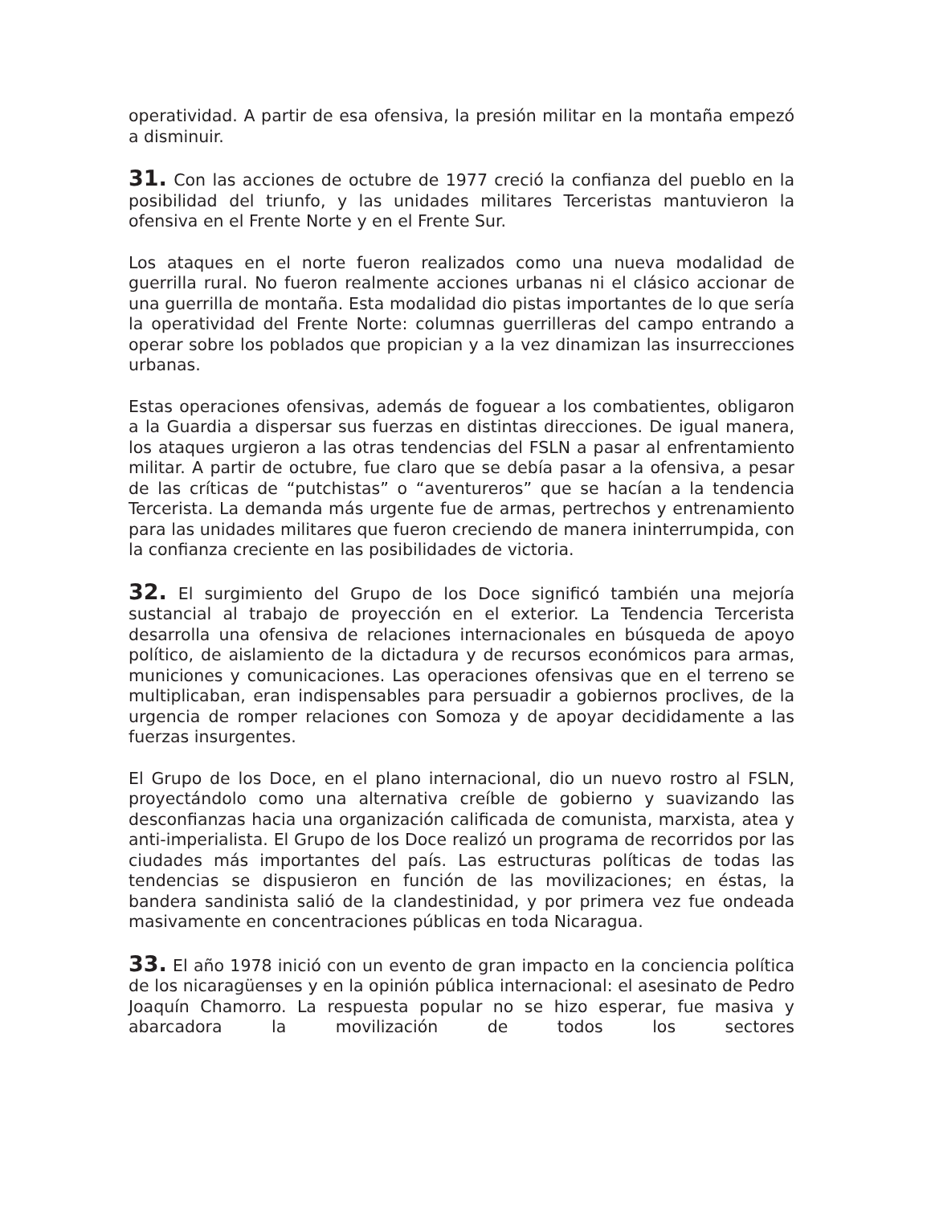operatividad. A partir de esa ofensiva, la presión militar en la montaña empezó a disminuir.
31. Con las acciones de octubre de 1977 creció la confianza del pueblo en la posibilidad del triunfo, y las unidades militares Terceristas mantuvieron la ofensiva en el Frente Norte y en el Frente Sur.
Los ataques en el norte fueron realizados como una nueva modalidad de guerrilla rural. No fueron realmente acciones urbanas ni el clásico accionar de una guerrilla de montaña. Esta modalidad dio pistas importantes de lo que sería la operatividad del Frente Norte: columnas guerrilleras del campo entrando a operar sobre los poblados que propician y a la vez dinamizan las insurrecciones urbanas.
Estas operaciones ofensivas, además de foguear a los combatientes, obligaron a la Guardia a dispersar sus fuerzas en distintas direcciones. De igual manera, los ataques urgieron a las otras tendencias del FSLN a pasar al enfrentamiento militar. A partir de octubre, fue claro que se debía pasar a la ofensiva, a pesar de las críticas de “putchistas” o “aventureros” que se hacían a la tendencia Tercerista. La demanda más urgente fue de armas, pertrechos y entrenamiento para las unidades militares que fueron creciendo de manera ininterrumpida, con la confianza creciente en las posibilidades de victoria.
32. El surgimiento del Grupo de los Doce significó también una mejoría sustancial al trabajo de proyección en el exterior. La Tendencia Tercerista desarrolla una ofensiva de relaciones internacionales en búsqueda de apoyo político, de aislamiento de la dictadura y de recursos económicos para armas, municiones y comunicaciones. Las operaciones ofensivas que en el terreno se multiplicaban, eran indispensables para persuadir a gobiernos proclives, de la urgencia de romper relaciones con Somoza y de apoyar decididamente a las fuerzas insurgentes.
El Grupo de los Doce, en el plano internacional, dio un nuevo rostro al FSLN, proyectándolo como una alternativa creíble de gobierno y suavizando las desconfianzas hacia una organización calificada de comunista, marxista, atea y anti-imperialista. El Grupo de los Doce realizó un programa de recorridos por las ciudades más importantes del país. Las estructuras políticas de todas las tendencias se dispusieron en función de las movilizaciones; en éstas, la bandera sandinista salió de la clandestinidad, y por primera vez fue ondeada masivamente en concentraciones públicas en toda Nicaragua.
33. El año 1978 inició con un evento de gran impacto en la conciencia política de los nicaragüenses y en la opinión pública internacional: el asesinato de Pedro Joaquín Chamorro. La respuesta popular no se hizo esperar, fue masiva y abarcadora la movilización de todos los sectores